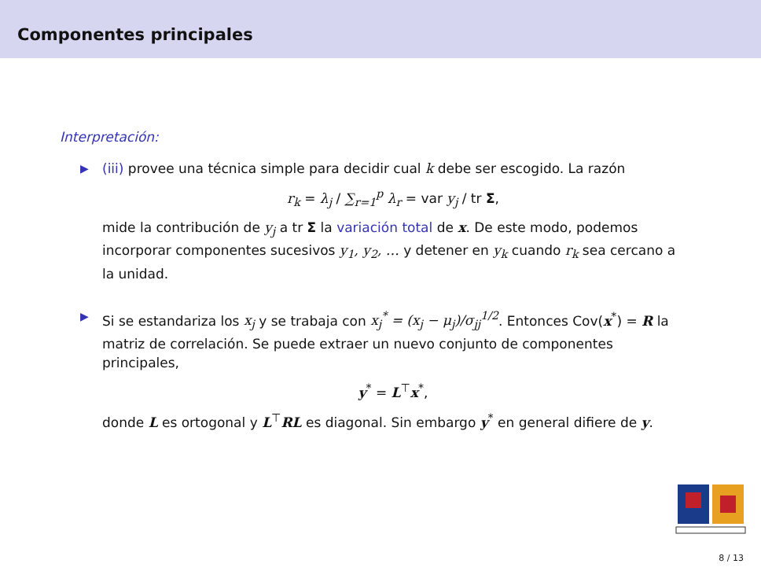Componentes principales
Interpretación:
▶ (iii) provee una técnica simple para decidir cual k debe ser escogido. La razón
r<sub>k</sub> = λ<sub>j</sub> / ∑<sub>r=1</sub><sup>p</sup> λ<sub>r</sub> = var y<sub>j</sub> / tr Σ,
mide la contribución de y<sub>j</sub> a tr Σ la variación total de x. De este modo, podemos incorporar componentes sucesivos y<sub>1</sub>, y<sub>2</sub>, … y detener en y<sub>k</sub> cuando r<sub>k</sub> sea cercano a la unidad.
▶ Si se estandariza los x<sub>j</sub> y se trabaja con x<sub>j</sub><sup>*</sup> = (x<sub>j</sub> − μ<sub>j</sub>)/σ<sub>jj</sub><sup>1/2</sup>. Entonces Cov(x<sup>*</sup>) = R la matriz de correlación. Se puede extraer un nuevo conjunto de componentes principales,
y<sup>*</sup> = L<sup>⊤</sup>x<sup>*</sup>,
donde L es ortogonal y L<sup>⊤</sup>RL es diagonal. Sin embargo y<sup>*</sup> en general difiere de y.
8 / 13